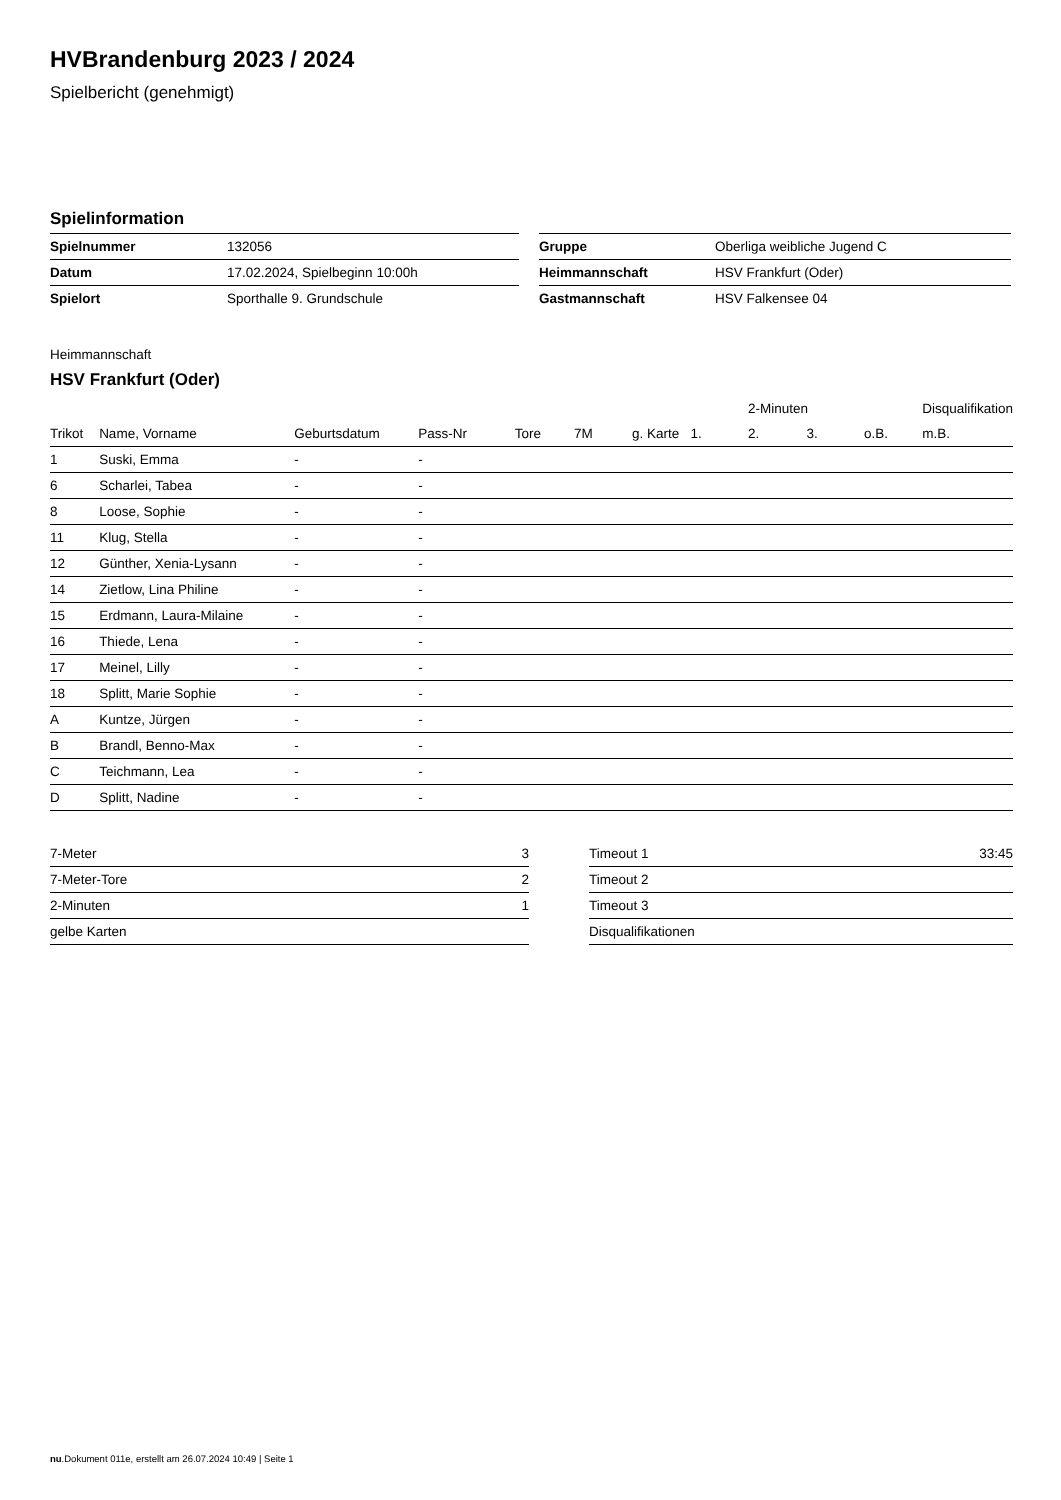HVBrandenburg 2023 / 2024
Spielbericht (genehmigt)
Spielinformation
| Spielnummer | 132056 | | Gruppe | Oberliga weibliche Jugend C |
| Datum | 17.02.2024, Spielbeginn 10:00h | | Heimmannschaft | HSV Frankfurt (Oder) |
| Spielort | Sporthalle 9. Grundschule | | Gastmannschaft | HSV Falkensee 04 |
Heimmannschaft
HSV Frankfurt (Oder)
| | | | | | | | | 2-Minuten | | | Disqualifikation |
| --- | --- | --- | --- | --- | --- | --- | --- | --- | --- | --- | --- |
| Trikot | Name, Vorname | Geburtsdatum | Pass-Nr | Tore | 7M | g. Karte | 1. | 2. | 3. | o.B. | m.B. |
| 1 | Suski, Emma | - | - | | | | | | | | |
| 6 | Scharlei, Tabea | - | - | | | | | | | | |
| 8 | Loose, Sophie | - | - | | | | | | | | |
| 11 | Klug, Stella | - | - | | | | | | | | |
| 12 | Günther, Xenia-Lysann | - | - | | | | | | | | |
| 14 | Zietlow, Lina Philine | - | - | | | | | | | | |
| 15 | Erdmann, Laura-Milaine | - | - | | | | | | | | |
| 16 | Thiede, Lena | - | - | | | | | | | | |
| 17 | Meinel, Lilly | - | - | | | | | | | | |
| 18 | Splitt, Marie Sophie | - | - | | | | | | | | |
| A | Kuntze, Jürgen | - | - | | | | | | | | |
| B | Brandl, Benno-Max | - | - | | | | | | | | |
| C | Teichmann, Lea | - | - | | | | | | | | |
| D | Splitt, Nadine | - | - | | | | | | | | |
| 7-Meter | 3 |
| 7-Meter-Tore | 2 |
| 2-Minuten | 1 |
| gelbe Karten | |
| Timeout 1 | 33:45 |
| Timeout 2 | |
| Timeout 3 | |
| Disqualifikationen | |
nu.Dokument 011e, erstellt am 26.07.2024 10:49 | Seite 1